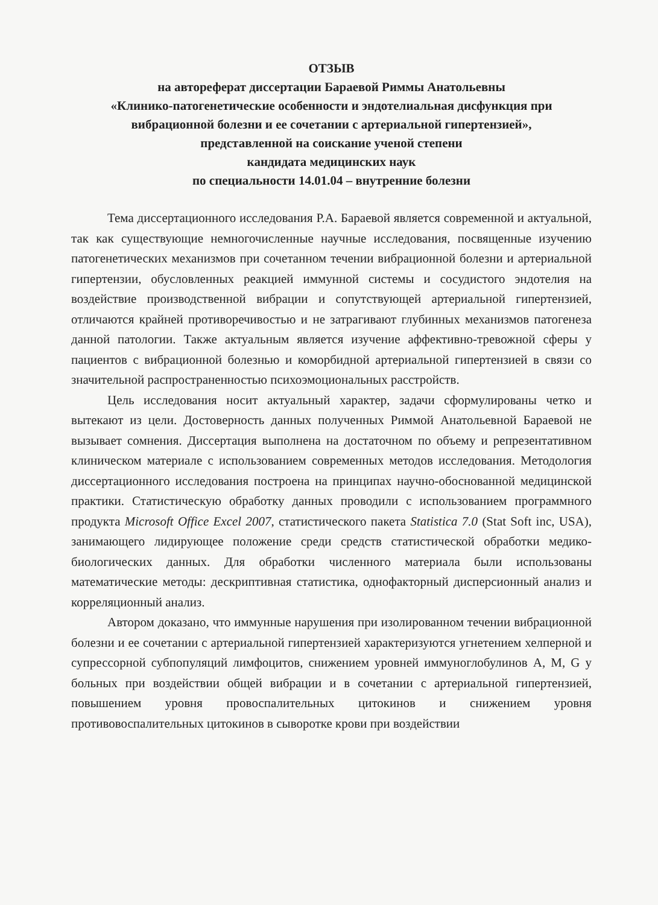ОТЗЫВ
на автореферат диссертации Бараевой Риммы Анатольевны
«Клинико-патогенетические особенности и эндотелиальная дисфункция при вибрационной болезни и ее сочетании с артериальной гипертензией»,
представленной на соискание ученой степени
кандидата медицинских наук
по специальности 14.01.04 – внутренние болезни
Тема диссертационного исследования Р.А. Бараевой является современной и актуальной, так как существующие немногочисленные научные исследования, посвященные изучению патогенетических механизмов при сочетанном течении вибрационной болезни и артериальной гипертензии, обусловленных реакцией иммунной системы и сосудистого эндотелия на воздействие производственной вибрации и сопутствующей артериальной гипертензией, отличаются крайней противоречивостью и не затрагивают глубинных механизмов патогенеза данной патологии. Также актуальным является изучение аффективно-тревожной сферы у пациентов с вибрационной болезнью и коморбидной артериальной гипертензией в связи со значительной распространенностью психоэмоциональных расстройств.
Цель исследования носит актуальный характер, задачи сформулированы четко и вытекают из цели. Достоверность данных полученных Риммой Анатольевной Бараевой не вызывает сомнения. Диссертация выполнена на достаточном по объему и репрезентативном клиническом материале с использованием современных методов исследования. Методология диссертационного исследования построена на принципах научно-обоснованной медицинской практики. Статистическую обработку данных проводили с использованием программного продукта Microsoft Office Excel 2007, статистического пакета Statistica 7.0 (Stat Soft inc, USA), занимающего лидирующее положение среди средств статистической обработки медико-биологических данных. Для обработки численного материала были использованы математические методы: дескриптивная статистика, однофакторный дисперсионный анализ и корреляционный анализ.
Автором доказано, что иммунные нарушения при изолированном течении вибрационной болезни и ее сочетании с артериальной гипертензией характеризуются угнетением хелперной и супрессорной субпопуляций лимфоцитов, снижением уровней иммуноглобулинов А, М, G у больных при воздействии общей вибрации и в сочетании с артериальной гипертензией, повышением уровня провоспалительных цитокинов и снижением уровня противовоспалительных цитокинов в сыворотке крови при воздействии